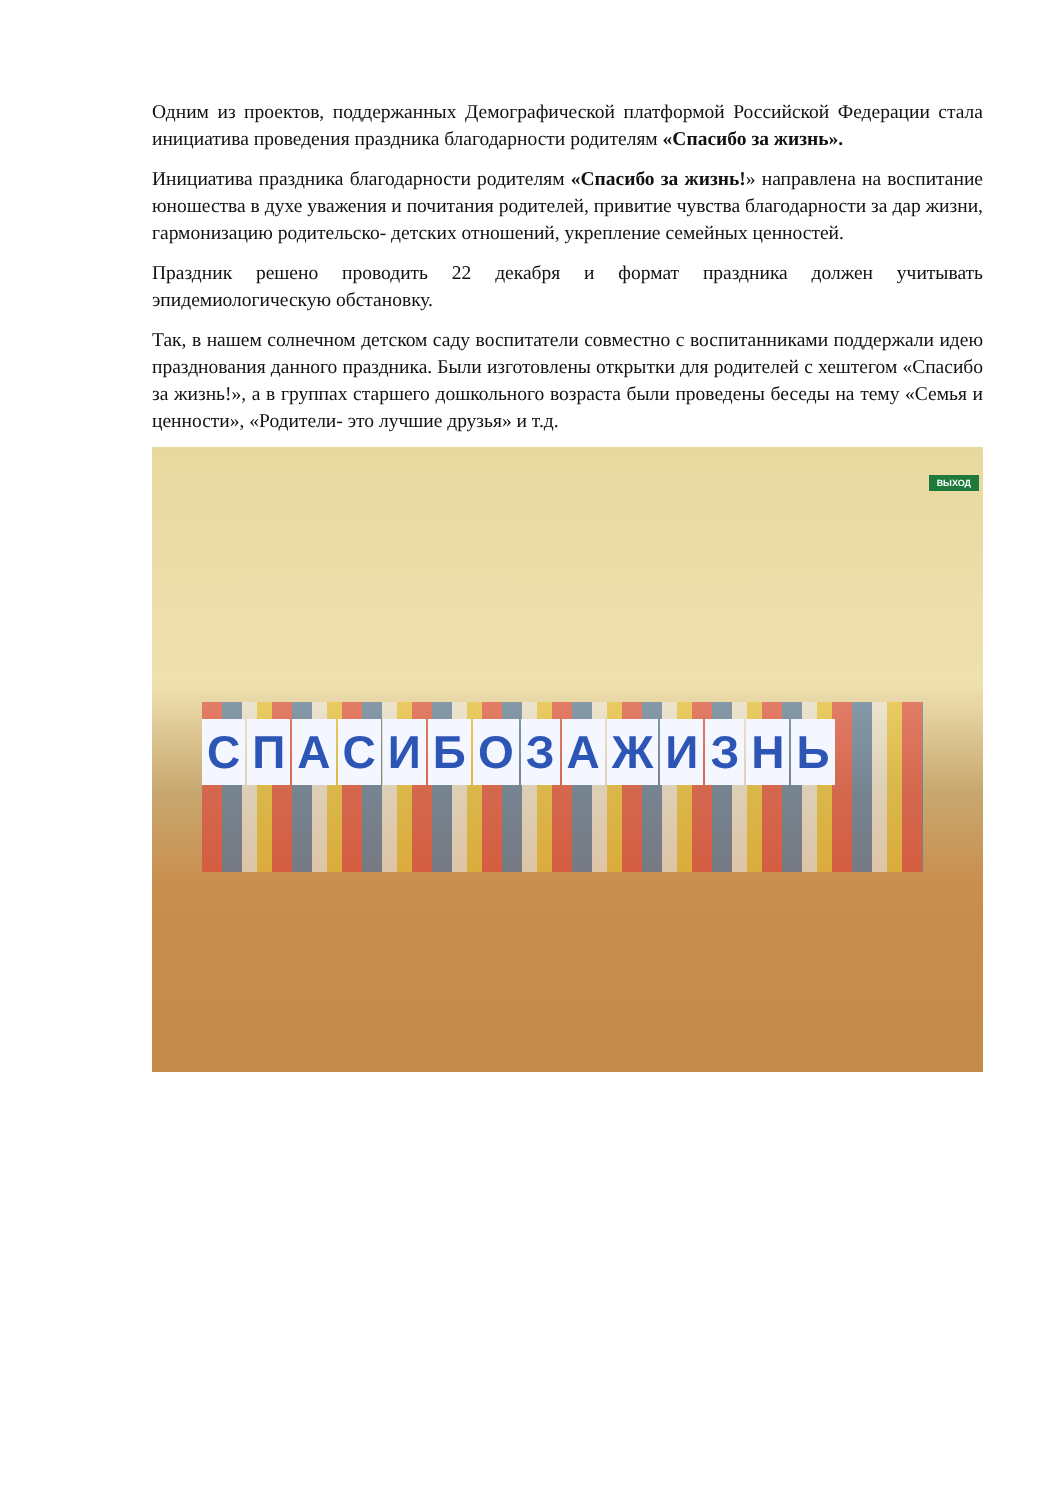Одним из проектов, поддержанных Демографической платформой Российской Федерации стала инициатива проведения праздника благодарности родителям «Спасибо за жизнь».
Инициатива праздника благодарности родителям «Спасибо за жизнь!» направлена на воспитание юношества в духе уважения и почитания родителей, привитие чувства благодарности за дар жизни, гармонизацию родительско- детских отношений, укрепление семейных ценностей.
Праздник решено проводить 22 декабря и формат праздника должен учитывать эпидемиологическую обстановку.
Так, в нашем солнечном детском саду воспитатели совместно с воспитанниками поддержали идею празднования данного праздника. Были изготовлены открытки для родителей с хештегом «Спасибо за жизнь!», а в группах старшего дошкольного возраста были проведены беседы на тему «Семья и ценности», «Родители- это лучшие друзья» и т.д.
ВЫХОД
СПАСИБО ЗА ЖИЗНЬ